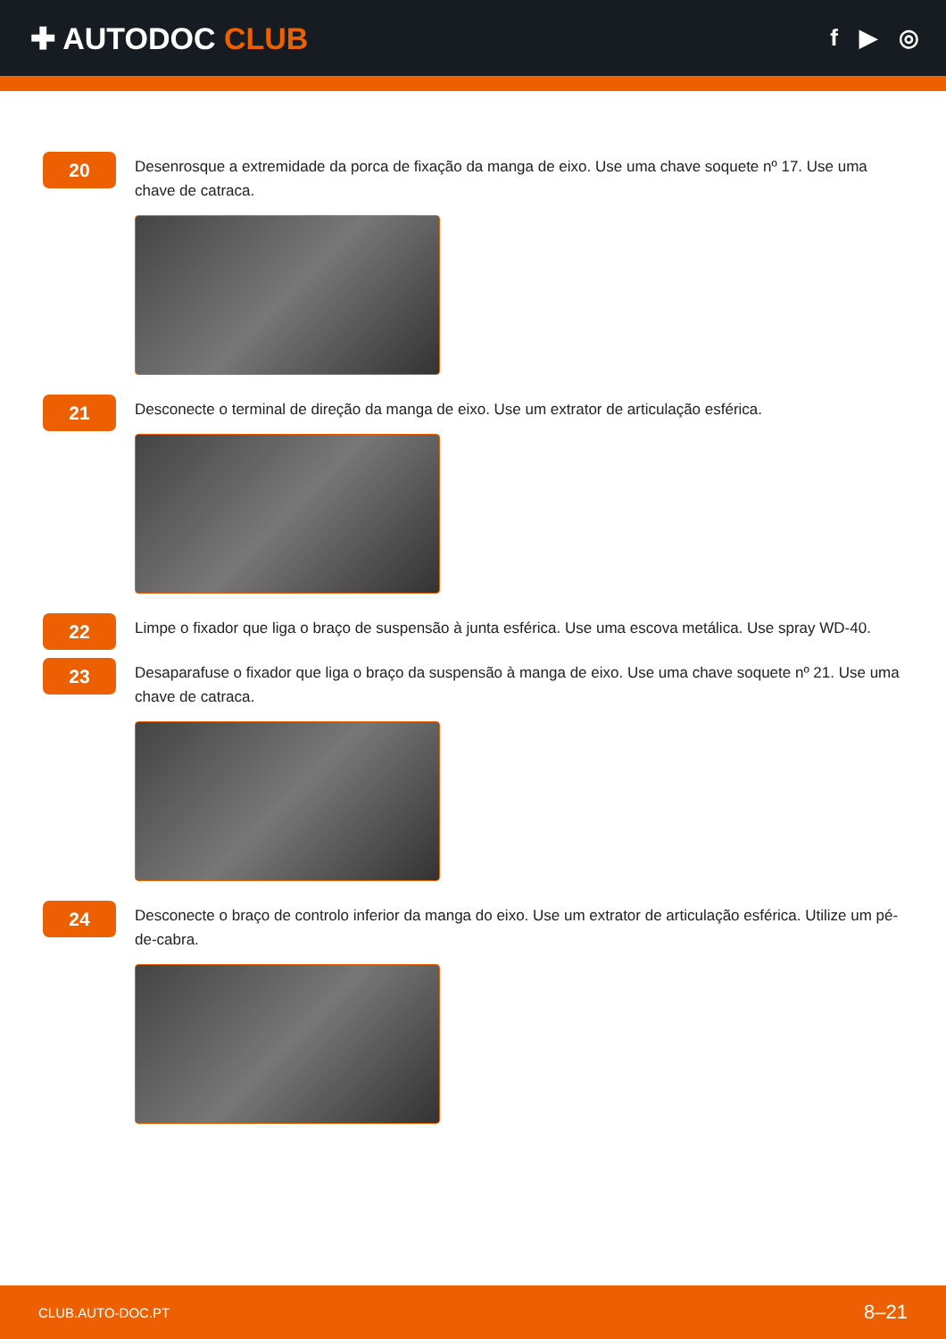✚ AUTODOC CLUB
f ▶ ◎
20
Desenrosque a extremidade da porca de fixação da manga de eixo. Use uma chave soquete nº 17. Use uma chave de catraca.
21
Desconecte o terminal de direção da manga de eixo. Use um extrator de articulação esférica.
22
Limpe o fixador que liga o braço de suspensão à junta esférica. Use uma escova metálica. Use spray WD-40.
23
Desaparafuse o fixador que liga o braço da suspensão à manga de eixo. Use uma chave soquete nº 21. Use uma chave de catraca.
24
Desconecte o braço de controlo inferior da manga do eixo. Use um extrator de articulação esférica. Utilize um pé-de-cabra.
CLUB.AUTO-DOC.PT 8–21